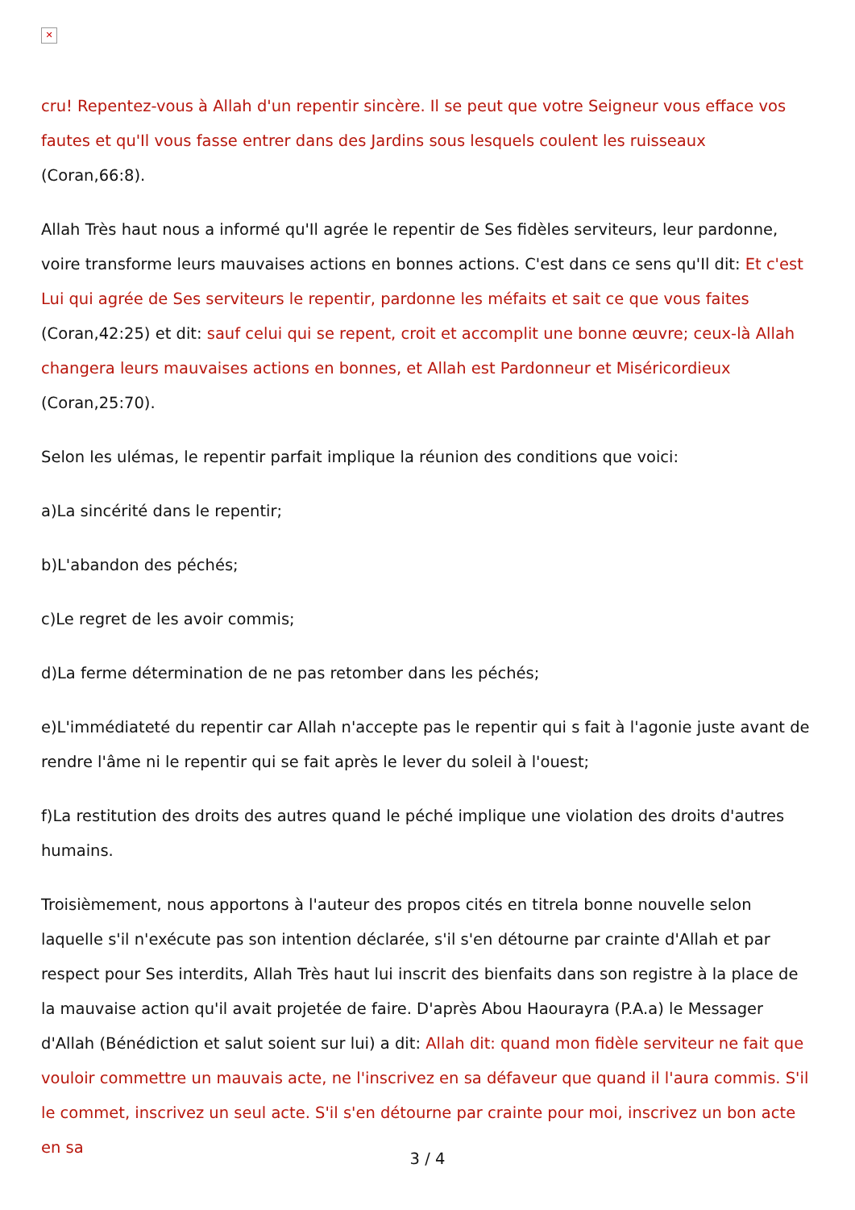✕
cru! Repentez-vous à Allah d'un repentir sincère. Il se peut que votre Seigneur vous efface vos fautes et qu'Il vous fasse entrer dans des Jardins sous lesquels coulent les ruisseaux (Coran,66:8).
Allah Très haut nous a informé qu'Il agrée le repentir de Ses fidèles serviteurs, leur pardonne, voire transforme leurs mauvaises actions en bonnes actions. C'est dans ce sens qu'Il dit: Et c'est Lui qui agrée de Ses serviteurs le repentir, pardonne les méfaits et sait ce que vous faites (Coran,42:25) et dit: sauf celui qui se repent, croit et accomplit une bonne œuvre; ceux-là Allah changera leurs mauvaises actions en bonnes, et Allah est Pardonneur et Miséricordieux (Coran,25:70).
Selon les ulémas, le repentir parfait implique la réunion des conditions que voici:
a)La sincérité dans le repentir;
b)L'abandon des péchés;
c)Le regret de les avoir commis;
d)La ferme détermination de ne pas retomber dans les péchés;
e)L'immédiateté du repentir car Allah n'accepte pas le repentir qui s fait à l'agonie juste avant de rendre l'âme ni le repentir qui se fait après le lever du soleil à l'ouest;
f)La restitution des droits des autres quand le péché implique une violation des droits d'autres humains.
Troisièmement, nous apportons à l'auteur des propos cités en titrela bonne nouvelle selon laquelle s'il n'exécute pas son intention déclarée, s'il s'en détourne par crainte d'Allah et par respect pour Ses interdits, Allah Très haut lui inscrit des bienfaits dans son registre à la place de la mauvaise action qu'il avait projetée de faire. D'après Abou Haourayra (P.A.a) le Messager d'Allah (Bénédiction et salut soient sur lui) a dit: Allah dit: quand mon fidèle serviteur ne fait que vouloir commettre un mauvais acte, ne l'inscrivez en sa défaveur que quand il l'aura commis. S'il le commet, inscrivez un seul acte. S'il s'en détourne par crainte pour moi, inscrivez un bon acte en sa
3 / 4